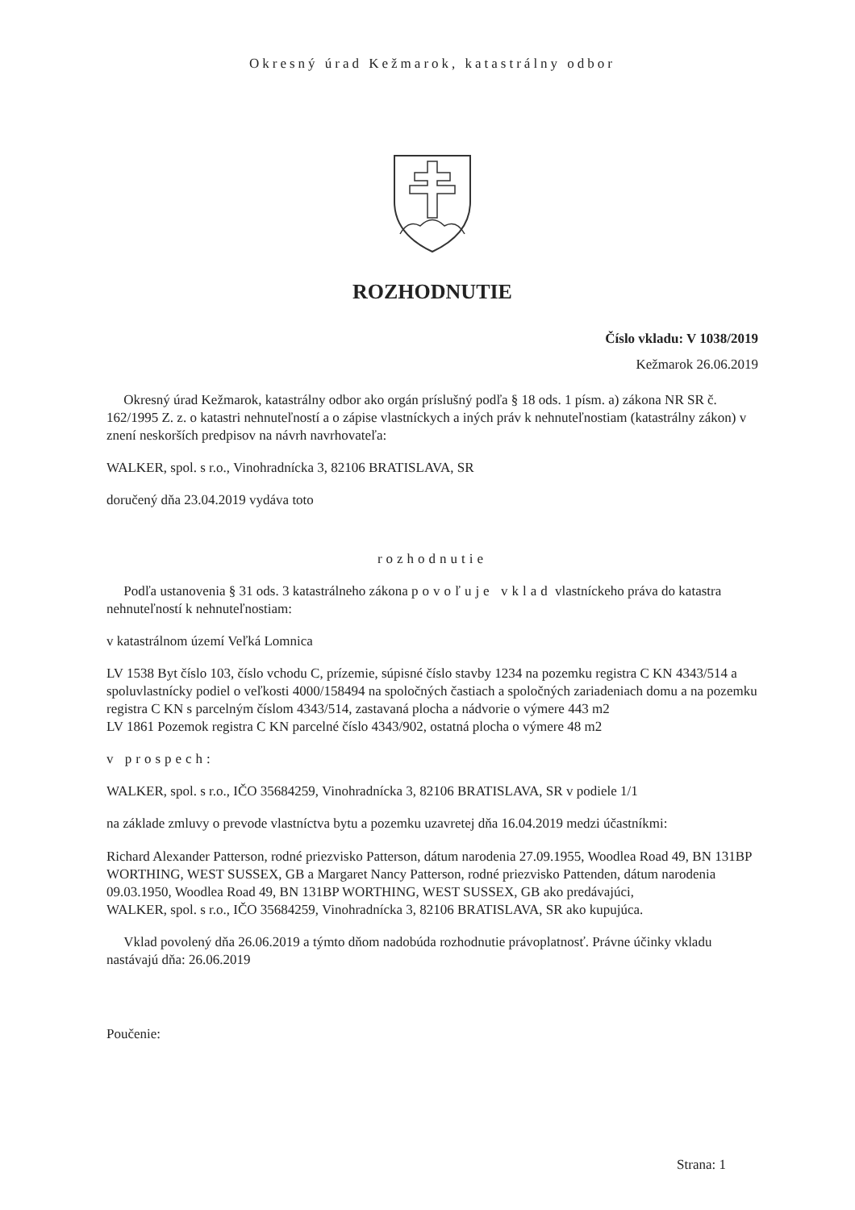Okresný úrad Kežmarok, katastrálny odbor
ROZHODNUTIE
Číslo vkladu: V 1038/2019
Kežmarok 26.06.2019
Okresný úrad Kežmarok, katastrálny odbor ako orgán príslušný podľa § 18 ods. 1 písm. a) zákona NR SR č. 162/1995 Z. z. o katastri nehnuteľností a o zápise vlastníckych a iných práv k nehnuteľnostiam (katastrálny zákon) v znení neskorších predpisov na návrh navrhovateľa:
WALKER, spol. s r.o., Vinohradnícka 3, 82106 BRATISLAVA, SR
doručený dňa 23.04.2019 vydáva toto
rozhodnutie
Podľa ustanovenia § 31 ods. 3 katastrálneho zákona povoľuje vklad vlastníckeho práva do katastra nehnuteľností k nehnuteľnostiam:
v katastrálnom území Veľká Lomnica
LV 1538 Byt číslo 103, číslo vchodu C, prízemie, súpisné číslo stavby 1234 na pozemku registra C KN 4343/514 a spoluvlastnícky podiel o veľkosti 4000/158494 na spoločných častiach a spoločných zariadeniach domu a na pozemku registra C KN s parcelným číslom 4343/514, zastavaná plocha a nádvorie o výmere 443 m2
LV 1861 Pozemok registra C KN parcelné číslo 4343/902, ostatná plocha o výmere 48 m2
v prospech:
WALKER, spol. s r.o., IČO 35684259, Vinohradnícka 3, 82106 BRATISLAVA, SR v podiele 1/1
na základe zmluvy o prevode vlastníctva bytu a pozemku uzavretej dňa 16.04.2019 medzi účastníkmi:
Richard Alexander Patterson, rodné priezvisko Patterson, dátum narodenia 27.09.1955, Woodlea Road 49, BN 131BP WORTHING, WEST SUSSEX, GB a Margaret Nancy Patterson, rodné priezvisko Pattenden, dátum narodenia 09.03.1950, Woodlea Road 49, BN 131BP WORTHING, WEST SUSSEX, GB ako predávajúci,
WALKER, spol. s r.o., IČO 35684259, Vinohradnícka 3, 82106 BRATISLAVA, SR ako kupujúca.
Vklad povolený dňa 26.06.2019 a týmto dňom nadobúda rozhodnutie právoplatnosť. Právne účinky vkladu nastávajú dňa: 26.06.2019
Poučenie:
Strana: 1